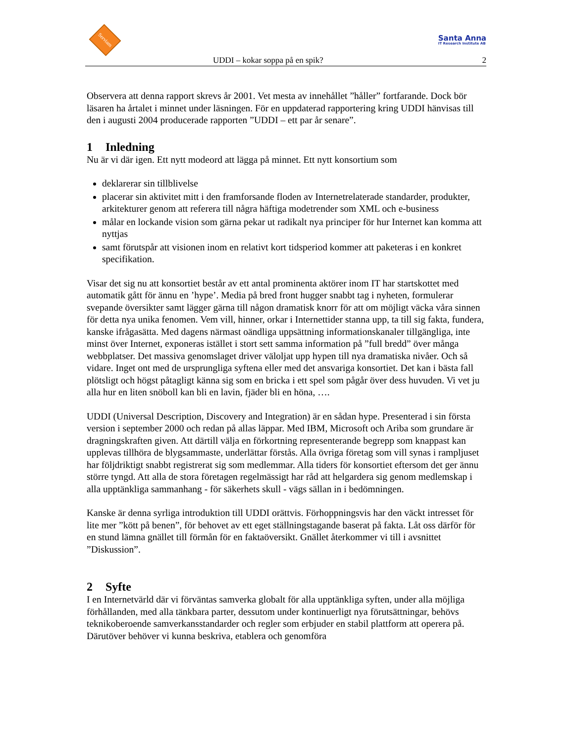Serviam
Santa Anna
IT Research Institute AB
UDDI – kokar soppa på en spik? 2
Observera att denna rapport skrevs år 2001. Vet mesta av innehållet ”håller” fortfarande. Dock bör läsaren ha årtalet i minnet under läsningen. För en uppdaterad rapportering kring UDDI hänvisas till den i augusti 2004 producerade rapporten ”UDDI – ett par år senare”.
1 Inledning
Nu är vi där igen. Ett nytt modeord att lägga på minnet. Ett nytt konsortium som
deklarerar sin tillblivelse
placerar sin aktivitet mitt i den framforsande floden av Internetrelaterade standarder, produkter, arkitekturer genom att referera till några häftiga modetrender som XML och e-business
målar en lockande vision som gärna pekar ut radikalt nya principer för hur Internet kan komma att nyttjas
samt förutspår att visionen inom en relativt kort tidsperiod kommer att paketeras i en konkret specifikation.
Visar det sig nu att konsortiet består av ett antal prominenta aktörer inom IT har startskottet med automatik gått för ännu en ’hype’. Media på bred front hugger snabbt tag i nyheten, formulerar svepande översikter samt lägger gärna till någon dramatisk knorr för att om möjligt väcka våra sinnen för detta nya unika fenomen. Vem vill, hinner, orkar i Internettider stanna upp, ta till sig fakta, fundera, kanske ifrågasätta. Med dagens närmast oändliga uppsättning informationskanaler tillgängliga, inte minst över Internet, exponeras istället i stort sett samma information på ”full bredd” över många webbplatser. Det massiva genomslaget driver väloljat upp hypen till nya dramatiska nivåer. Och så vidare. Inget ont med de ursprungliga syftena eller med det ansvariga konsortiet. Det kan i bästa fall plötsligt och högst påtagligt känna sig som en bricka i ett spel som pågår över dess huvuden. Vi vet ju alla hur en liten snöboll kan bli en lavin, fjäder bli en höna, ….
UDDI (Universal Description, Discovery and Integration) är en sådan hype. Presenterad i sin första version i september 2000 och redan på allas läppar. Med IBM, Microsoft och Ariba som grundare är dragningskraften given. Att därtill välja en förkortning representerande begrepp som knappast kan upplevas tillhöra de blygsammaste, underlättar förstås. Alla övriga företag som vill synas i rampljuset har följdriktigt snabbt registrerat sig som medlemmar. Alla tiders för konsortiet eftersom det ger ännu större tyngd. Att alla de stora företagen regelmässigt har råd att helgardera sig genom medlemskap i alla upptänkliga sammanhang - för säkerhets skull - vägs sällan in i bedömningen.
Kanske är denna syrliga introduktion till UDDI orättvis. Förhoppningsvis har den väckt intresset för lite mer ”kött på benen”, för behovet av ett eget ställningstagande baserat på fakta. Låt oss därför för en stund lämna gnället till förmån för en faktaöversikt. Gnället återkommer vi till i avsnittet ”Diskussion”.
2 Syfte
I en Internetvärld där vi förväntas samverka globalt för alla upptänkliga syften, under alla möjliga förhållanden, med alla tänkbara parter, dessutom under kontinuerligt nya förutsättningar, behövs teknikoberoende samverkansstandarder och regler som erbjuder en stabil plattform att operera på. Därutöver behöver vi kunna beskriva, etablera och genomföra